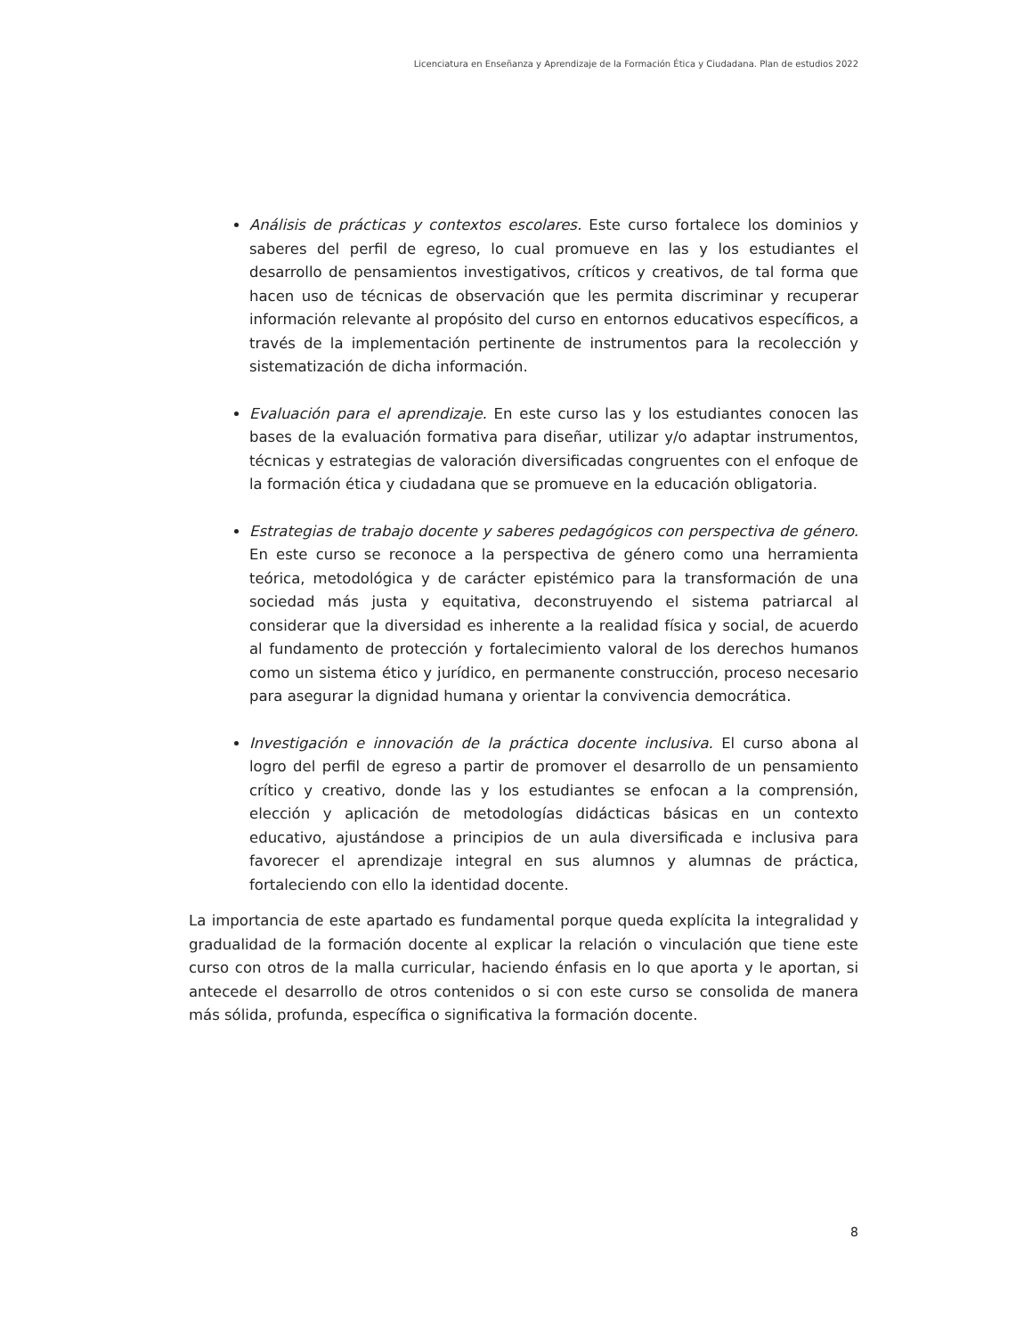Licenciatura en Enseñanza y Aprendizaje de la Formación Ética y Ciudadana. Plan de estudios 2022
Análisis de prácticas y contextos escolares. Este curso fortalece los dominios y saberes del perfil de egreso, lo cual promueve en las y los estudiantes el desarrollo de pensamientos investigativos, críticos y creativos, de tal forma que hacen uso de técnicas de observación que les permita discriminar y recuperar información relevante al propósito del curso en entornos educativos específicos, a través de la implementación pertinente de instrumentos para la recolección y sistematización de dicha información.
Evaluación para el aprendizaje. En este curso las y los estudiantes conocen las bases de la evaluación formativa para diseñar, utilizar y/o adaptar instrumentos, técnicas y estrategias de valoración diversificadas congruentes con el enfoque de la formación ética y ciudadana que se promueve en la educación obligatoria.
Estrategias de trabajo docente y saberes pedagógicos con perspectiva de género. En este curso se reconoce a la perspectiva de género como una herramienta teórica, metodológica y de carácter epistémico para la transformación de una sociedad más justa y equitativa, deconstruyendo el sistema patriarcal al considerar que la diversidad es inherente a la realidad física y social, de acuerdo al fundamento de protección y fortalecimiento valoral de los derechos humanos como un sistema ético y jurídico, en permanente construcción, proceso necesario para asegurar la dignidad humana y orientar la convivencia democrática.
Investigación e innovación de la práctica docente inclusiva. El curso abona al logro del perfil de egreso a partir de promover el desarrollo de un pensamiento crítico y creativo, donde las y los estudiantes se enfocan a la comprensión, elección y aplicación de metodologías didácticas básicas en un contexto educativo, ajustándose a principios de un aula diversificada e inclusiva para favorecer el aprendizaje integral en sus alumnos y alumnas de práctica, fortaleciendo con ello la identidad docente.
La importancia de este apartado es fundamental porque queda explícita la integralidad y gradualidad de la formación docente al explicar la relación o vinculación que tiene este curso con otros de la malla curricular, haciendo énfasis en lo que aporta y le aportan, si antecede el desarrollo de otros contenidos o si con este curso se consolida de manera más sólida, profunda, específica o significativa la formación docente.
8